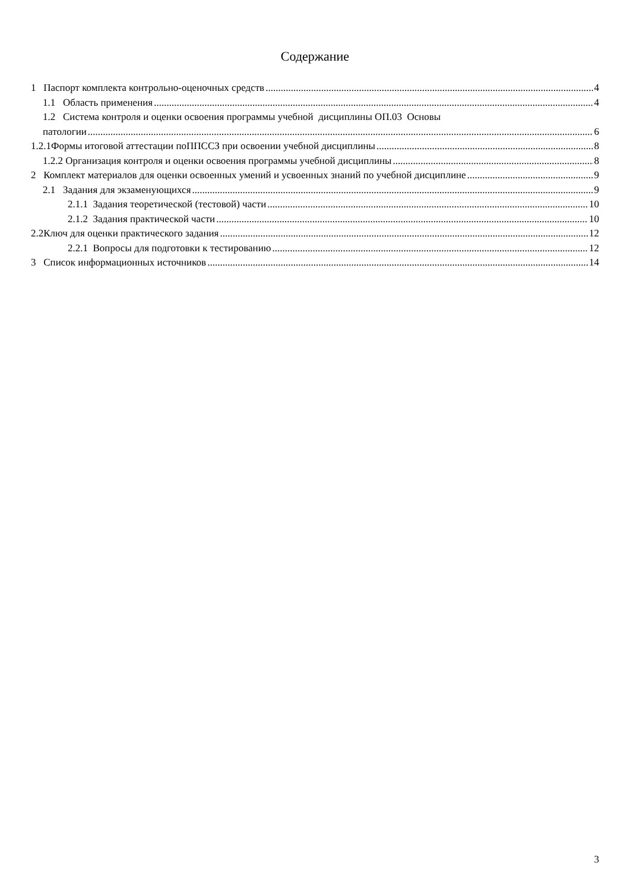Содержание
1 Паспорт комплекта контрольно-оценочных средств 4
1.1 Область применения 4
1.2 Система контроля и оценки освоения программы учебной дисциплины ОП.03 Основы
патологии 6
1.2.1Формы итоговой аттестации поППССЗ при освоении учебной дисциплины 8
1.2.2 Организация контроля и оценки освоения программы учебной дисциплины 8
2 Комплект материалов для оценки освоенных умений и усвоенных знаний по учебной дисциплине 9
2.1 Задания для экзаменующихся 9
2.1.1 Задания теоретической (тестовой) части 10
2.1.2 Задания практической части 10
2.2Ключ для оценки практического задания 12
2.2.1 Вопросы для подготовки к тестированию 12
3 Список информационных источников 14
3